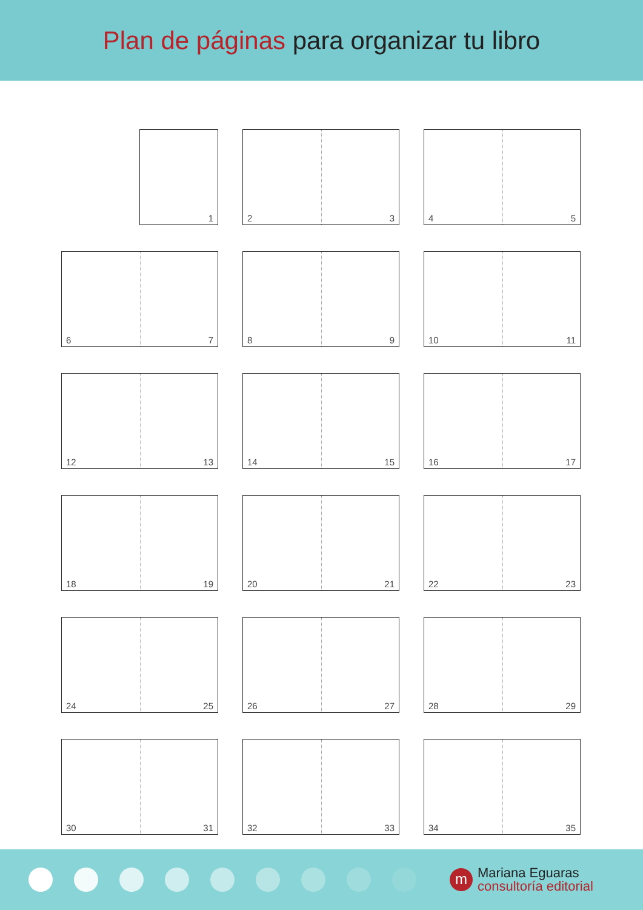Plan de páginas para organizar tu libro
1
2 3
4 5
6 7
8 9
10 11
12 13
14 15
16 17
18 19
20 21
22 23
24 25
26 27
28 29
30 31
32 33
34 35
m
Mariana Eguaras
consultoría editorial